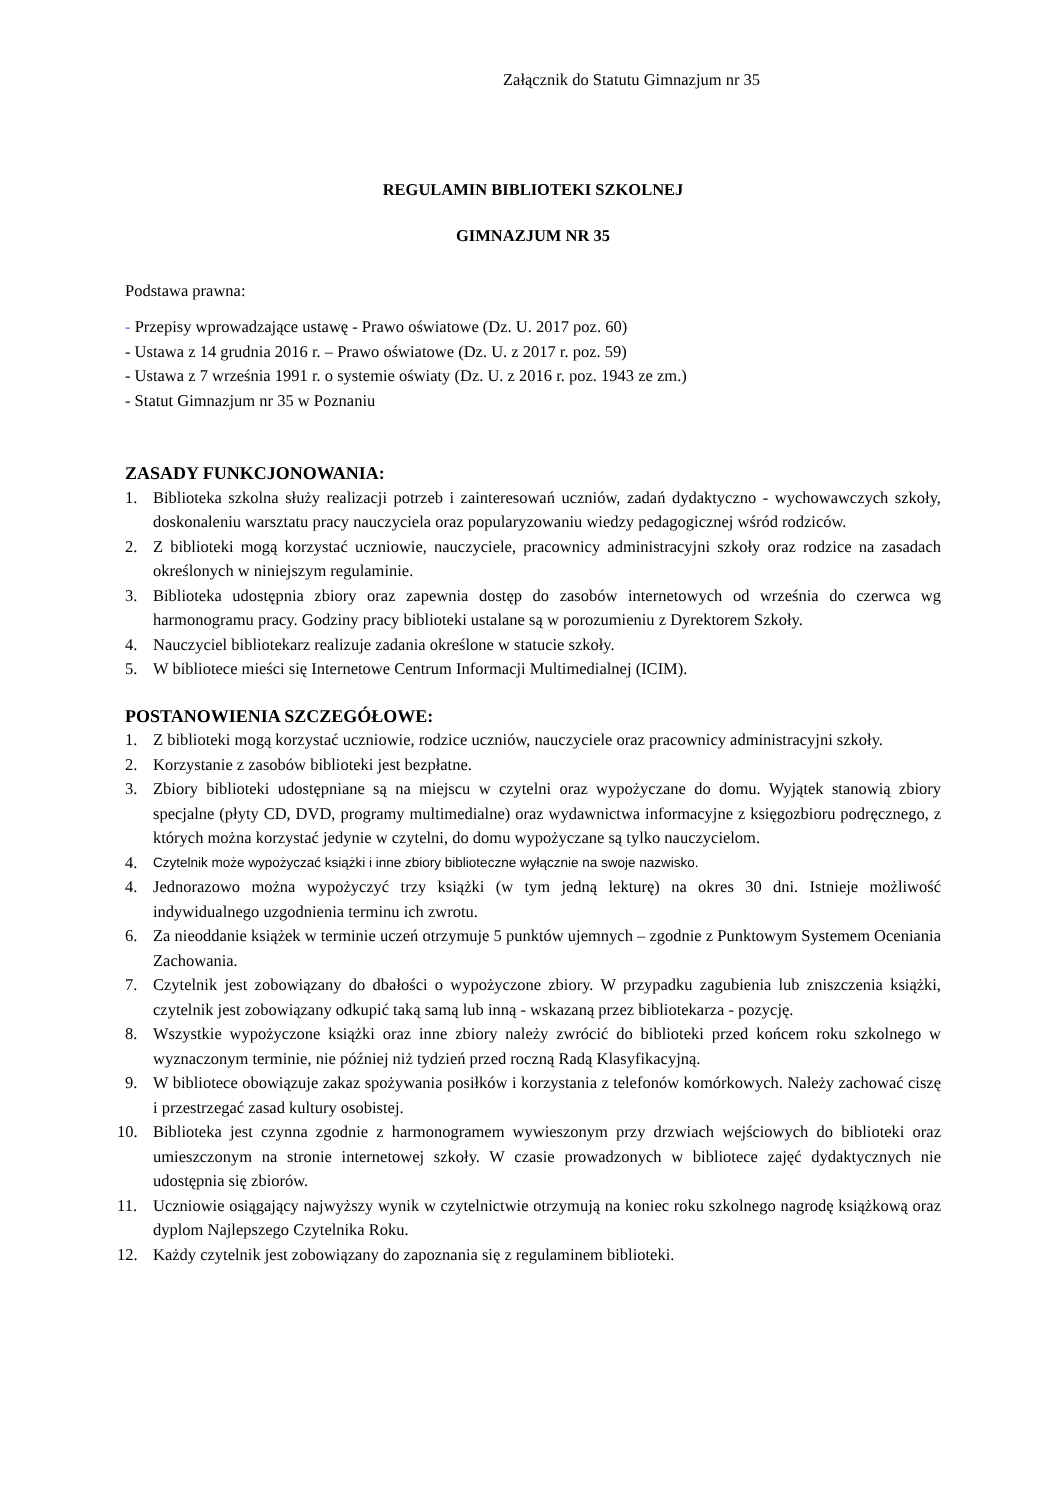Załącznik do Statutu Gimnazjum nr 35
REGULAMIN BIBLIOTEKI SZKOLNEJ
GIMNAZJUM NR 35
Podstawa prawna:
- Przepisy wprowadzające ustawę - Prawo oświatowe (Dz. U. 2017 poz. 60)
- Ustawa z 14 grudnia 2016 r. – Prawo oświatowe (Dz. U. z 2017 r. poz. 59)
- Ustawa z 7 września 1991 r. o systemie oświaty (Dz. U. z 2016 r. poz. 1943 ze zm.)
- Statut Gimnazjum nr 35 w Poznaniu
ZASADY FUNKCJONOWANIA:
1. Biblioteka szkolna służy realizacji potrzeb i zainteresowań uczniów, zadań dydaktyczno - wychowawczych szkoły, doskonaleniu warsztatu pracy nauczyciela oraz popularyzowaniu wiedzy pedagogicznej wśród rodziców.
2. Z biblioteki mogą korzystać uczniowie, nauczyciele, pracownicy administracyjni szkoły oraz rodzice na zasadach określonych w niniejszym regulaminie.
3. Biblioteka udostępnia zbiory oraz zapewnia dostęp do zasobów internetowych od września do czerwca wg harmonogramu pracy. Godziny pracy biblioteki ustalane są w porozumieniu z Dyrektorem Szkoły.
4. Nauczyciel bibliotekarz realizuje zadania określone w statucie szkoły.
5. W bibliotece mieści się Internetowe Centrum Informacji Multimedialnej (ICIM).
POSTANOWIENIA SZCZEGÓŁOWE:
1. Z biblioteki mogą korzystać uczniowie, rodzice uczniów, nauczyciele oraz pracownicy administracyjni szkoły.
2. Korzystanie z zasobów biblioteki jest bezpłatne.
3. Zbiory biblioteki udostępniane są na miejscu w czytelni oraz wypożyczane do domu. Wyjątek stanowią zbiory specjalne (płyty CD, DVD, programy multimedialne) oraz wydawnictwa informacyjne z księgozbioru podręcznego, z których można korzystać jedynie w czytelni, do domu wypożyczane są tylko nauczycielom.
4. Czytelnik może wypożyczać książki i inne zbiory biblioteczne wyłącznie na swoje nazwisko.
4. Jednorazowo można wypożyczyć trzy książki (w tym jedną lekturę) na okres 30 dni. Istnieje możliwość indywidualnego uzgodnienia terminu ich zwrotu.
6. Za nieoddanie książek w terminie uczeń otrzymuje 5 punktów ujemnych – zgodnie z Punktowym Systemem Oceniania Zachowania.
7. Czytelnik jest zobowiązany do dbałości o wypożyczone zbiory. W przypadku zagubienia lub zniszczenia książki, czytelnik jest zobowiązany odkupić taką samą lub inną - wskazaną przez bibliotekarza - pozycję.
8. Wszystkie wypożyczone książki oraz inne zbiory należy zwrócić do biblioteki przed końcem roku szkolnego w wyznaczonym terminie, nie później niż tydzień przed roczną Radą Klasyfikacyjną.
9. W bibliotece obowiązuje zakaz spożywania posiłków i korzystania z telefonów komórkowych. Należy zachować ciszę i przestrzegać zasad kultury osobistej.
10. Biblioteka jest czynna zgodnie z harmonogramem wywieszonym przy drzwiach wejściowych do biblioteki oraz umieszczonym na stronie internetowej szkoły. W czasie prowadzonych w bibliotece zajęć dydaktycznych nie udostępnia się zbiorów.
11. Uczniowie osiągający najwyższy wynik w czytelnictwie otrzymują na koniec roku szkolnego nagrodę książkową oraz dyplom Najlepszego Czytelnika Roku.
12. Każdy czytelnik jest zobowiązany do zapoznania się z regulaminem biblioteki.